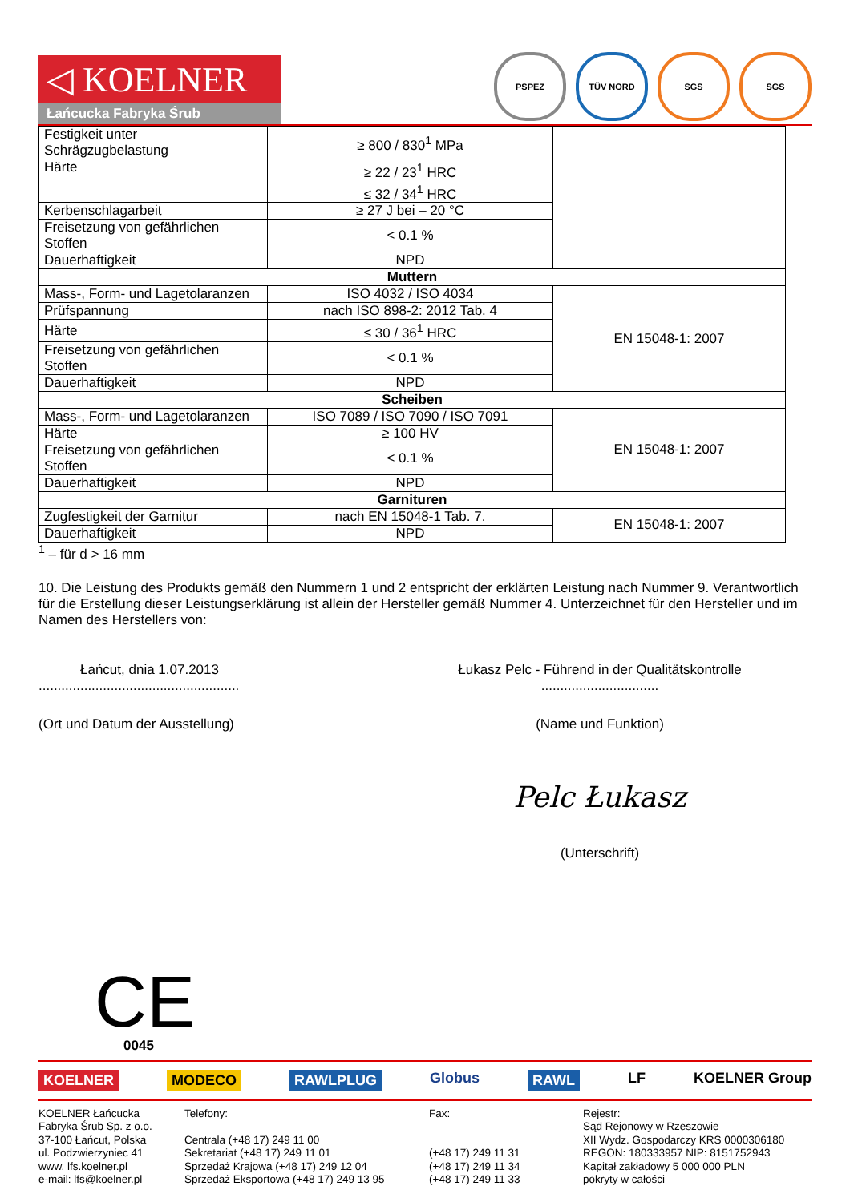◁ KOELNER
Łańcucka Fabryka Śrub
PSPEZ TÜV NORD SGS SGS
| Festigkeit unter Schrägzugbelastung | ≥ 800 / 830<sup>1</sup> MPa | |
| Härte | ≥ 22 / 23<sup>1</sup> HRC ≤ 32 / 34<sup>1</sup> HRC | |
| Kerbenschlagarbeit | ≥ 27 J bei – 20 °C | |
| Freisetzung von gefährlichen Stoffen | < 0.1 % | |
| Dauerhaftigkeit | NPD | |
| Muttern | | |
| Mass-, Form- und Lagetolaranzen | ISO 4032 / ISO 4034 | EN 15048-1: 2007 |
| Prüfspannung | nach ISO 898-2: 2012 Tab. 4 | |
| Härte | ≤ 30 / 36<sup>1</sup> HRC | |
| Freisetzung von gefährlichen Stoffen | < 0.1 % | |
| Dauerhaftigkeit | NPD | |
| Scheiben | | |
| Mass-, Form- und Lagetolaranzen | ISO 7089 / ISO 7090 / ISO 7091 | EN 15048-1: 2007 |
| Härte | ≥ 100 HV | |
| Freisetzung von gefährlichen Stoffen | < 0.1 % | |
| Dauerhaftigkeit | NPD | |
| Garnituren | | |
| Zugfestigkeit der Garnitur | nach EN 15048-1 Tab. 7. | EN 15048-1: 2007 |
| Dauerhaftigkeit | NPD | |
<sup>1</sup> – für d > 16 mm
10. Die Leistung des Produkts gemäß den Nummern 1 und 2 entspricht der erklärten Leistung nach Nummer 9. Verantwortlich für die Erstellung dieser Leistungserklärung ist allein der Hersteller gemäß Nummer 4. Unterzeichnet für den Hersteller und im Namen des Herstellers von:
Łańcut, dnia 1.07.2013
.....................................................
(Ort und Datum der Ausstellung)
Łukasz Pelc - Führend in der Qualitätskontrolle
...............................
(Name und Funktion)
Pelc Łukasz
(Unterschrift)
CE
0045
KOELNER MODECO RAWLPLUG Globus RAWL LF KOELNER Group
KOELNER Łańcucka
Fabryka Śrub Sp. z o.o.
37-100 Łańcut, Polska
ul. Podzwierzyniec 41
www. lfs.koelner.pl
e-mail: lfs@koelner.pl
Telefony:
Centrala (+48 17) 249 11 00
Sekretariat (+48 17) 249 11 01
Sprzedaż Krajowa (+48 17) 249 12 04
Sprzedaż Eksportowa (+48 17) 249 13 95
Fax:
(+48 17) 249 11 31
(+48 17) 249 11 34
(+48 17) 249 11 33
Rejestr:
Sąd Rejonowy w Rzeszowie
XII Wydz. Gospodarczy KRS 0000306180
REGON: 180333957 NIP: 8151752943
Kapitał zakładowy 5 000 000 PLN
pokryty w całości